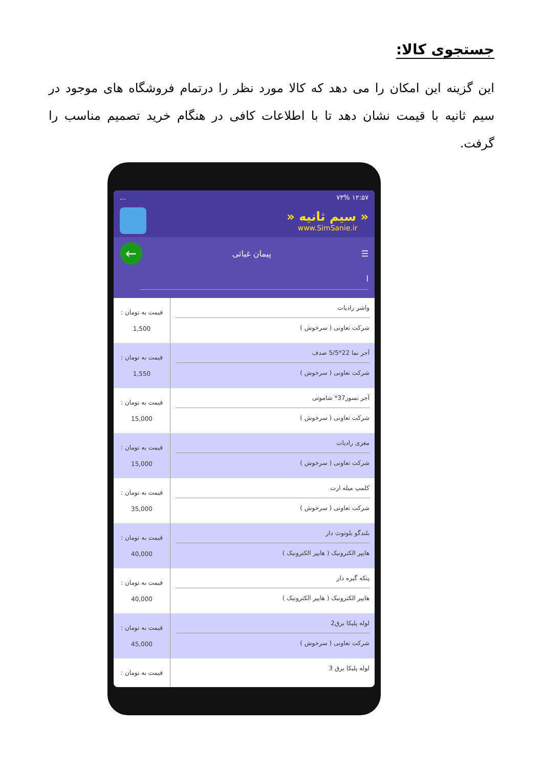جستجوی کالا:
این گزینه این امکان را می دهد که کالا مورد نظر را درتمام فروشگاه های موجود در سیم ثانیه با قیمت نشان دهد تا با اطلاعات کافی در هنگام خرید تصمیم مناسب را گرفت.
۱۲:۵۷ ۷۳%...
« سیم ثانیه «
www.SimSanie.ir
☰ پیمان غیاثی ←
ا
واشر رادیات
شرکت تعاونی ( سرخوش )
قیمت به تومان :
1,500
آجر نما 22*5/5 صدف
شرکت تعاونی ( سرخوش )
قیمت به تومان :
1,550
آجر نسوز37* شاموتی
شرکت تعاونی ( سرخوش )
قیمت به تومان :
15,000
مغزی رادیات
شرکت تعاونی ( سرخوش )
قیمت به تومان :
15,000
کلمپ میله ارت
شرکت تعاونی ( سرخوش )
قیمت به تومان :
35,000
بلندگو بلوتوث دار
هایپر الکترونیک ( هایپر الکترونیک )
قیمت به تومان :
40,000
پنکه گیره دار
هایپر الکترونیک ( هایپر الکترونیک )
قیمت به تومان :
40,000
لوله پلیکا برق2
شرکت تعاونی ( سرخوش )
قیمت به تومان :
45,000
لوله پلیکا برق 3
قیمت به تومان :